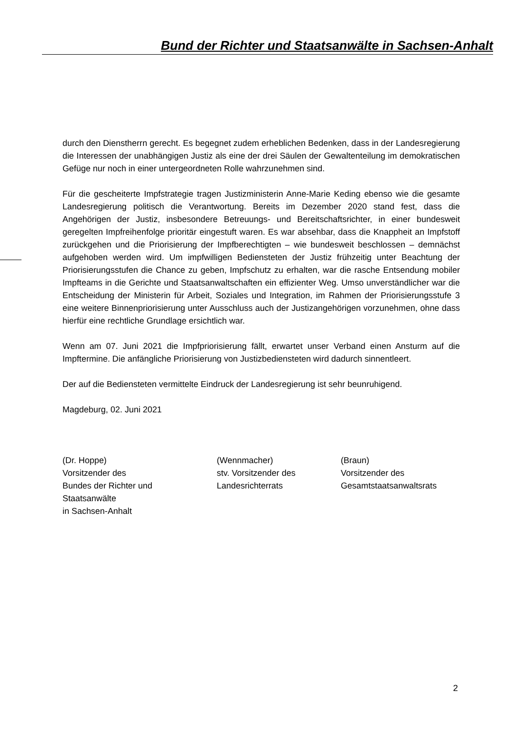Bund der Richter und Staatsanwälte in Sachsen-Anhalt
durch den Dienstherrn gerecht. Es begegnet zudem erheblichen Bedenken, dass in der Landesregierung die Interessen der unabhängigen Justiz als eine der drei Säulen der Gewaltenteilung im demokratischen Gefüge nur noch in einer untergeordneten Rolle wahrzunehmen sind.
Für die gescheiterte Impfstrategie tragen Justizministerin Anne-Marie Keding ebenso wie die gesamte Landesregierung politisch die Verantwortung. Bereits im Dezember 2020 stand fest, dass die Angehörigen der Justiz, insbesondere Betreuungs- und Bereitschaftsrichter, in einer bundesweit geregelten Impfreihenfolge prioritär eingestuft waren. Es war absehbar, dass die Knappheit an Impfstoff zurückgehen und die Priorisierung der Impfberechtigten – wie bundesweit beschlossen – demnächst aufgehoben werden wird. Um impfwilligen Bediensteten der Justiz frühzeitig unter Beachtung der Priorisierungsstufen die Chance zu geben, Impfschutz zu erhalten, war die rasche Entsendung mobiler Impfteams in die Gerichte und Staatsanwaltschaften ein effizienter Weg. Umso unverständlicher war die Entscheidung der Ministerin für Arbeit, Soziales und Integration, im Rahmen der Priorisierungsstufe 3 eine weitere Binnenpriorisierung unter Ausschluss auch der Justizangehörigen vorzunehmen, ohne dass hierfür eine rechtliche Grundlage ersichtlich war.
Wenn am 07. Juni 2021 die Impfpriorisierung fällt, erwartet unser Verband einen Ansturm auf die Impftermine. Die anfängliche Priorisierung von Justizbediensteten wird dadurch sinnentleert.
Der auf die Bediensteten vermittelte Eindruck der Landesregierung ist sehr beunruhigend.
Magdeburg, 02. Juni 2021
(Dr. Hoppe)
Vorsitzender des
Bundes der Richter und
Staatsanwälte
in Sachsen-Anhalt
(Wennmacher)
stv. Vorsitzender des
Landesrichterrats
(Braun)
Vorsitzender des
Gesamtstaatsanwaltsrats
2